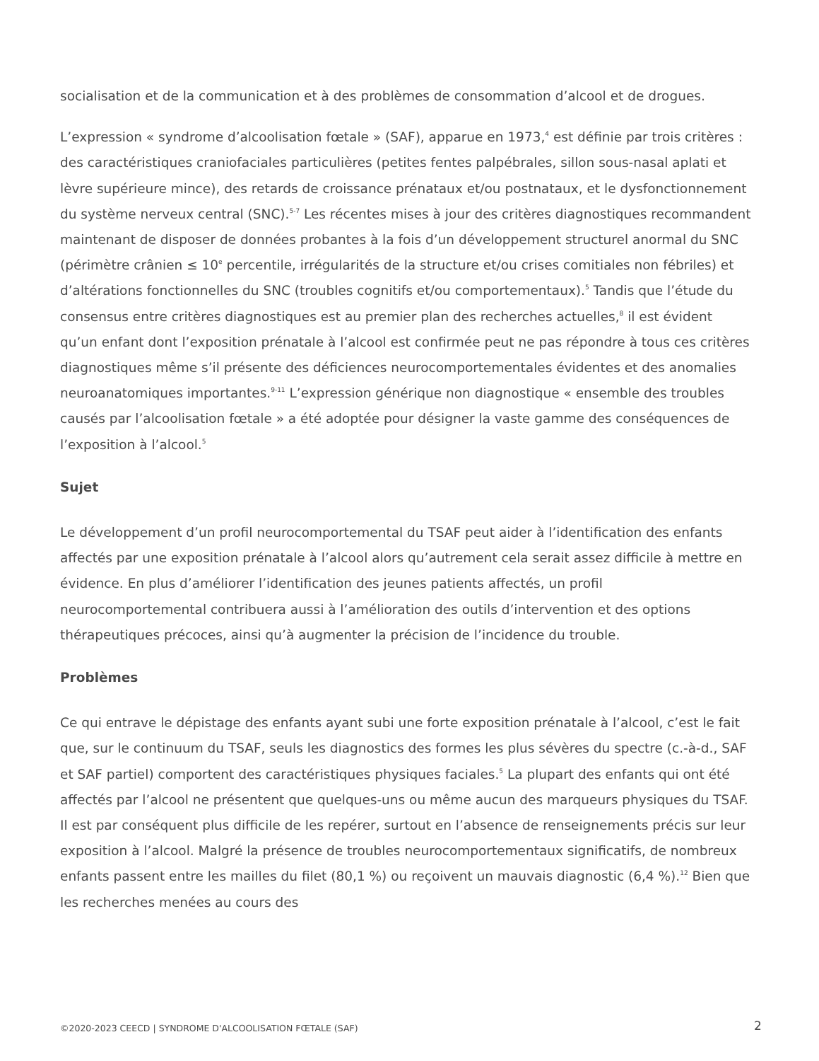socialisation et de la communication et à des problèmes de consommation d’alcool et de drogues.
L’expression « syndrome d’alcoolisation fœtale » (SAF), apparue en 1973,<sup>4</sup> est définie par trois critères : des caractéristiques craniofaciales particulières (petites fentes palpébrales, sillon sous-nasal aplati et lèvre supérieure mince), des retards de croissance prénataux et/ou postnataux, et le dysfonctionnement du système nerveux central (SNC).<sup>5-7</sup> Les récentes mises à jour des critères diagnostiques recommandent maintenant de disposer de données probantes à la fois d’un développement structurel anormal du SNC (périmètre crânien ≤ 10<sup>e</sup> percentile, irrégularités de la structure et/ou crises comitiales non fébriles) et d’altérations fonctionnelles du SNC (troubles cognitifs et/ou comportementaux).<sup>5</sup> Tandis que l’étude du consensus entre critères diagnostiques est au premier plan des recherches actuelles,<sup>8</sup> il est évident qu’un enfant dont l’exposition prénatale à l’alcool est confirmée peut ne pas répondre à tous ces critères diagnostiques même s’il présente des déficiences neurocomportementales évidentes et des anomalies neuroanatomiques importantes.<sup>9-11</sup> L’expression générique non diagnostique « ensemble des troubles causés par l’alcoolisation fœtale » a été adoptée pour désigner la vaste gamme des conséquences de l’exposition à l’alcool.<sup>5</sup>
Sujet
Le développement d’un profil neurocomportemental du TSAF peut aider à l’identification des enfants affectés par une exposition prénatale à l’alcool alors qu’autrement cela serait assez difficile à mettre en évidence. En plus d’améliorer l’identification des jeunes patients affectés, un profil neurocomportemental contribuera aussi à l’amélioration des outils d’intervention et des options thérapeutiques précoces, ainsi qu’à augmenter la précision de l’incidence du trouble.
Problèmes
Ce qui entrave le dépistage des enfants ayant subi une forte exposition prénatale à l’alcool, c’est le fait que, sur le continuum du TSAF, seuls les diagnostics des formes les plus sévères du spectre (c.-à-d., SAF et SAF partiel) comportent des caractéristiques physiques faciales.<sup>5</sup> La plupart des enfants qui ont été affectés par l’alcool ne présentent que quelques-uns ou même aucun des marqueurs physiques du TSAF. Il est par conséquent plus difficile de les repérer, surtout en l’absence de renseignements précis sur leur exposition à l’alcool. Malgré la présence de troubles neurocomportementaux significatifs, de nombreux enfants passent entre les mailles du filet (80,1 %) ou reçoivent un mauvais diagnostic (6,4 %).<sup>12</sup> Bien que les recherches menées au cours des
©2020-2023 CEECD | SYNDROME D'ALCOOLISATION FŒTALE (SAF)
2